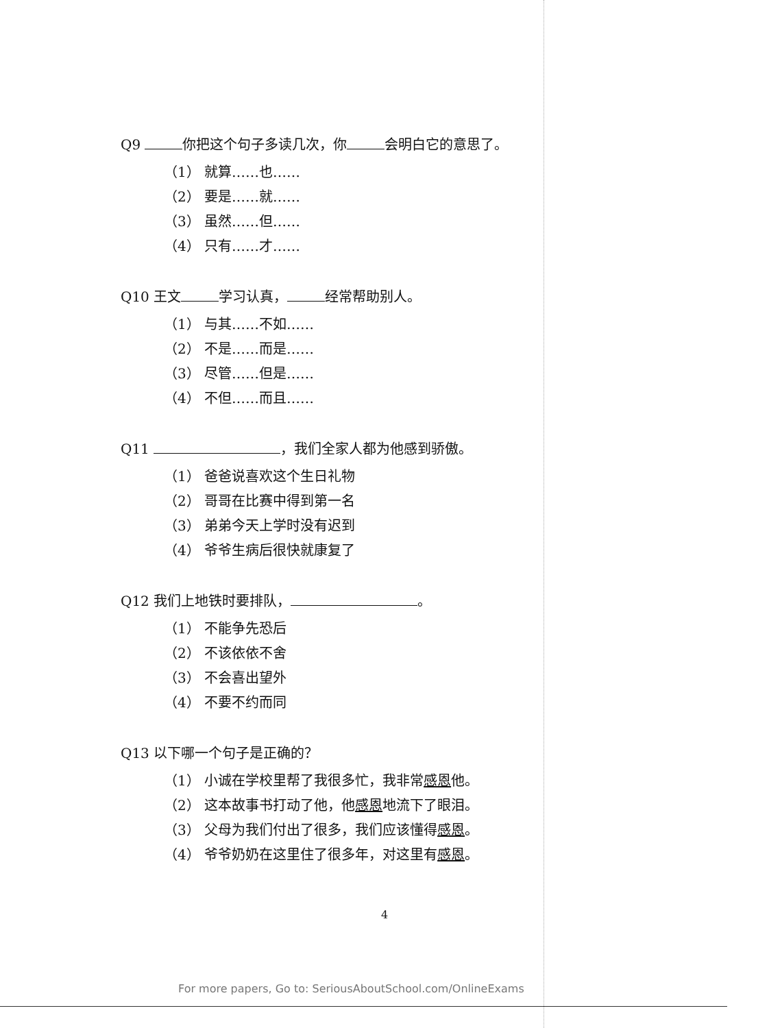Q9 你把这个句子多读几次，你 会明白它的意思了。
（1） 就算……也……
（2） 要是……就……
（3） 虽然……但……
（4） 只有……才……
Q10 王文 学习认真， 经常帮助别人。
（1） 与其……不如……
（2） 不是……而是……
（3） 尽管……但是……
（4） 不但……而且……
Q11 ，我们全家人都为他感到骄傲。
（1） 爸爸说喜欢这个生日礼物
（2） 哥哥在比赛中得到第一名
（3） 弟弟今天上学时没有迟到
（4） 爷爷生病后很快就康复了
Q12 我们上地铁时要排队， 。
（1） 不能争先恐后
（2） 不该依依不舍
（3） 不会喜出望外
（4） 不要不约而同
Q13 以下哪一个句子是正确的？
（1） 小诚在学校里帮了我很多忙，我非常感恩他。
（2） 这本故事书打动了他，他感恩地流下了眼泪。
（3） 父母为我们付出了很多，我们应该懂得感恩。
（4） 爷爷奶奶在这里住了很多年，对这里有感恩。
4
For more papers, Go to: SeriousAboutSchool.com/OnlineExams